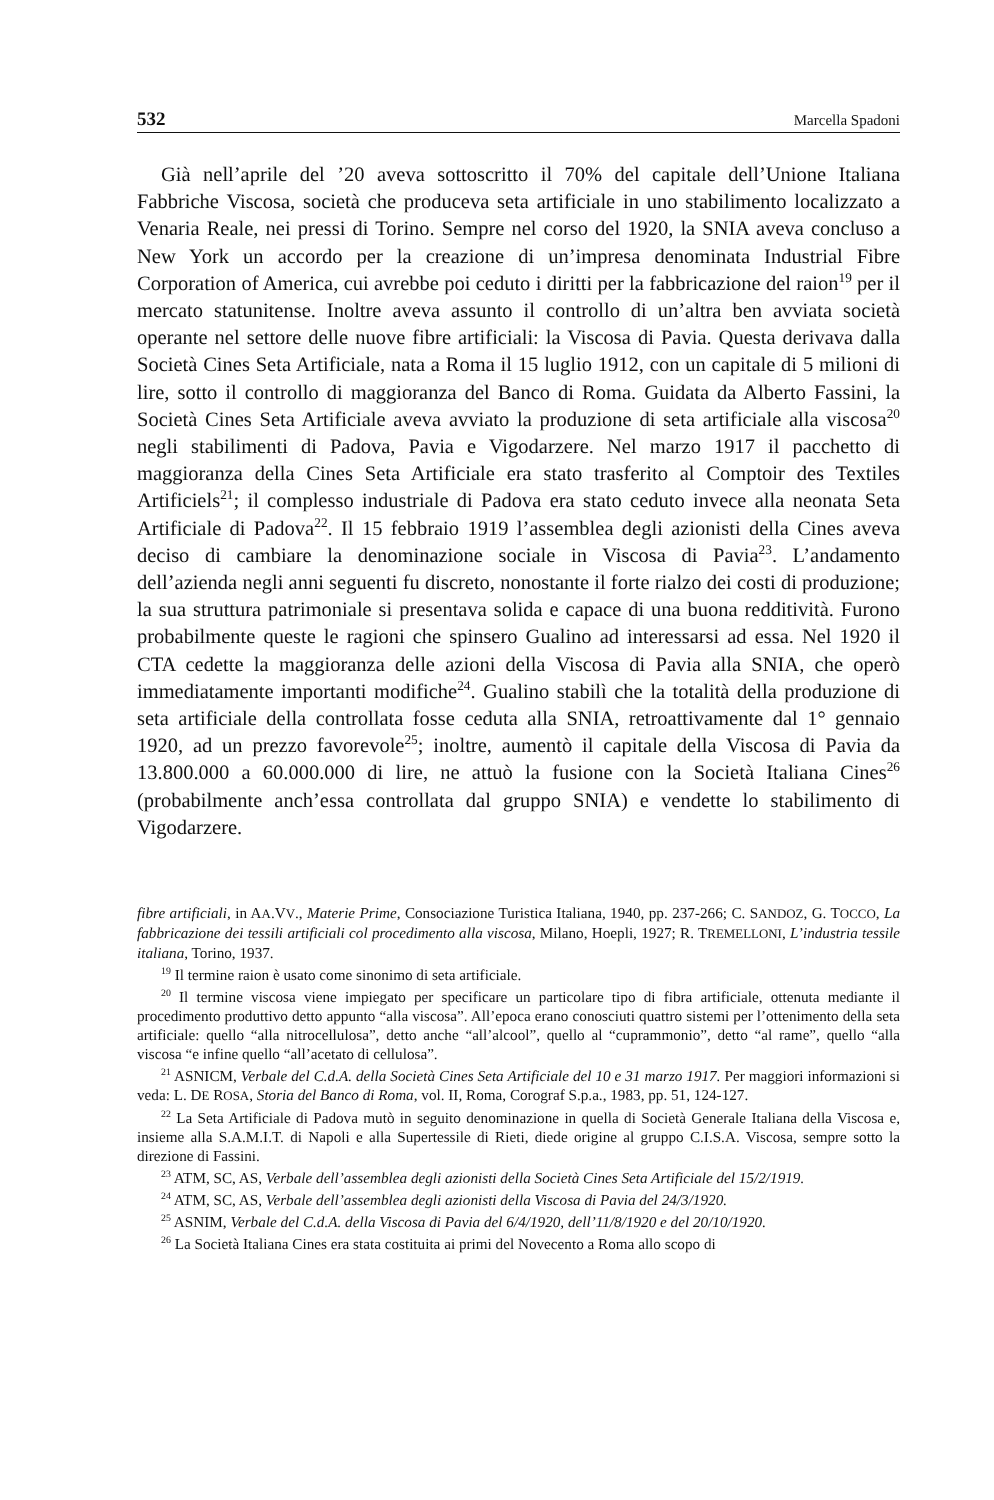532 Marcella Spadoni
Già nell’aprile del ’20 aveva sottoscritto il 70% del capitale dell’Unione Italiana Fabbriche Viscosa, società che produceva seta artificiale in uno stabilimento localizzato a Venaria Reale, nei pressi di Torino. Sempre nel corso del 1920, la SNIA aveva concluso a New York un accordo per la creazione di un’impresa denominata Industrial Fibre Corporation of America, cui avrebbe poi ceduto i diritti per la fabbricazione del raion<sup>19</sup> per il mercato statunitense. Inoltre aveva assunto il controllo di un’altra ben avviata società operante nel settore delle nuove fibre artificiali: la Viscosa di Pavia. Questa derivava dalla Società Cines Seta Artificiale, nata a Roma il 15 luglio 1912, con un capitale di 5 milioni di lire, sotto il controllo di maggioranza del Banco di Roma. Guidata da Alberto Fassini, la Società Cines Seta Artificiale aveva avviato la produzione di seta artificiale alla viscosa<sup>20</sup> negli stabilimenti di Padova, Pavia e Vigodarzere. Nel marzo 1917 il pacchetto di maggioranza della Cines Seta Artificiale era stato trasferito al Comptoir des Textiles Artificiels<sup>21</sup>; il complesso industriale di Padova era stato ceduto invece alla neonata Seta Artificiale di Padova<sup>22</sup>. Il 15 febbraio 1919 l’assemblea degli azionisti della Cines aveva deciso di cambiare la denominazione sociale in Viscosa di Pavia<sup>23</sup>. L’andamento dell’azienda negli anni seguenti fu discreto, nonostante il forte rialzo dei costi di produzione; la sua struttura patrimoniale si presentava solida e capace di una buona redditività. Furono probabilmente queste le ragioni che spinsero Gualino ad interessarsi ad essa. Nel 1920 il CTA cedette la maggioranza delle azioni della Viscosa di Pavia alla SNIA, che operò immediatamente importanti modifiche<sup>24</sup>. Gualino stabilì che la totalità della produzione di seta artificiale della controllata fosse ceduta alla SNIA, retroattivamente dal 1° gennaio 1920, ad un prezzo favorevole<sup>25</sup>; inoltre, aumentò il capitale della Viscosa di Pavia da 13.800.000 a 60.000.000 di lire, ne attuò la fusione con la Società Italiana Cines<sup>26</sup> (probabilmente anch’essa controllata dal gruppo SNIA) e vendette lo stabilimento di Vigodarzere.
fibre artificiali, in AA.VV., Materie Prime, Consociazione Turistica Italiana, 1940, pp. 237-266; C. SANDOZ, G. TOCCO, La fabbricazione dei tessili artificiali col procedimento alla viscosa, Milano, Hoepli, 1927; R. TREMELLONI, L’industria tessile italiana, Torino, 1937.
<sup>19</sup> Il termine raion è usato come sinonimo di seta artificiale.
<sup>20</sup> Il termine viscosa viene impiegato per specificare un particolare tipo di fibra artificiale, ottenuta mediante il procedimento produttivo detto appunto “alla viscosa”. All’epoca erano conosciuti quattro sistemi per l’ottenimento della seta artificiale: quello “alla nitrocellulosa”, detto anche “all’alcool”, quello al “cuprammonio”, detto “al rame”, quello “alla viscosa “e infine quello “all’acetato di cellulosa”.
<sup>21</sup> ASNICM, Verbale del C.d.A. della Società Cines Seta Artificiale del 10 e 31 marzo 1917. Per maggiori informazioni si veda: L. DE ROSA, Storia del Banco di Roma, vol. II, Roma, Corograf S.p.a., 1983, pp. 51, 124-127.
<sup>22</sup> La Seta Artificiale di Padova mutò in seguito denominazione in quella di Società Generale Italiana della Viscosa e, insieme alla S.A.M.I.T. di Napoli e alla Supertessile di Rieti, diede origine al gruppo C.I.S.A. Viscosa, sempre sotto la direzione di Fassini.
<sup>23</sup> ATM, SC, AS, Verbale dell’assemblea degli azionisti della Società Cines Seta Artificiale del 15/2/1919.
<sup>24</sup> ATM, SC, AS, Verbale dell’assemblea degli azionisti della Viscosa di Pavia del 24/3/1920.
<sup>25</sup> ASNIM, Verbale del C.d.A. della Viscosa di Pavia del 6/4/1920, dell’11/8/1920 e del 20/10/1920.
<sup>26</sup> La Società Italiana Cines era stata costituita ai primi del Novecento a Roma allo scopo di